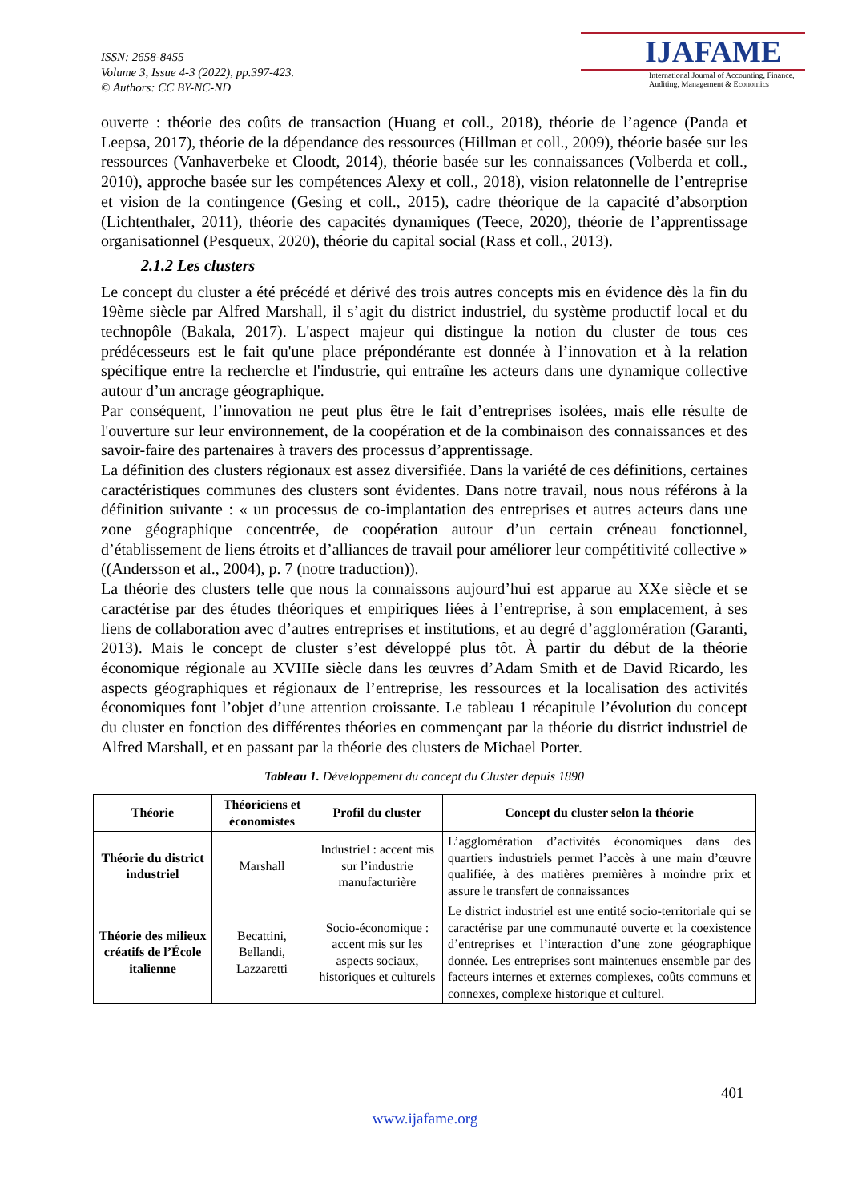ISSN: 2658-8455
Volume 3, Issue 4-3 (2022), pp.397-423.
© Authors: CC BY-NC-ND
IJAFAME
International Journal of Accounting, Finance,
Auditing, Management & Economics
ouverte : théorie des coûts de transaction (Huang et coll., 2018), théorie de l’agence (Panda et Leepsa, 2017), théorie de la dépendance des ressources (Hillman et coll., 2009), théorie basée sur les ressources (Vanhaverbeke et Cloodt, 2014), théorie basée sur les connaissances (Volberda et coll., 2010), approche basée sur les compétences Alexy et coll., 2018), vision relatonnelle de l’entreprise et vision de la contingence (Gesing et coll., 2015), cadre théorique de la capacité d’absorption (Lichtenthaler, 2011), théorie des capacités dynamiques (Teece, 2020), théorie de l’apprentissage organisationnel (Pesqueux, 2020), théorie du capital social (Rass et coll., 2013).
2.1.2 Les clusters
Le concept du cluster a été précédé et dérivé des trois autres concepts mis en évidence dès la fin du 19ème siècle par Alfred Marshall, il s’agit du district industriel, du système productif local et du technopôle (Bakala, 2017). L'aspect majeur qui distingue la notion du cluster de tous ces prédécesseurs est le fait qu'une place prépondérante est donnée à l’innovation et à la relation spécifique entre la recherche et l'industrie, qui entraîne les acteurs dans une dynamique collective autour d’un ancrage géographique.
Par conséquent, l’innovation ne peut plus être le fait d’entreprises isolées, mais elle résulte de l'ouverture sur leur environnement, de la coopération et de la combinaison des connaissances et des savoir-faire des partenaires à travers des processus d’apprentissage.
La définition des clusters régionaux est assez diversifiée. Dans la variété de ces définitions, certaines caractéristiques communes des clusters sont évidentes. Dans notre travail, nous nous référons à la définition suivante : « un processus de co-implantation des entreprises et autres acteurs dans une zone géographique concentrée, de coopération autour d’un certain créneau fonctionnel, d’établissement de liens étroits et d’alliances de travail pour améliorer leur compétitivité collective » ((Andersson et al., 2004), p. 7 (notre traduction)).
La théorie des clusters telle que nous la connaissons aujourd’hui est apparue au XXe siècle et se caractérise par des études théoriques et empiriques liées à l’entreprise, à son emplacement, à ses liens de collaboration avec d’autres entreprises et institutions, et au degré d’agglomération (Garanti, 2013). Mais le concept de cluster s’est développé plus tôt. À partir du début de la théorie économique régionale au XVIIIe siècle dans les œuvres d’Adam Smith et de David Ricardo, les aspects géographiques et régionaux de l’entreprise, les ressources et la localisation des activités économiques font l’objet d’une attention croissante. Le tableau 1 récapitule l’évolution du concept du cluster en fonction des différentes théories en commençant par la théorie du district industriel de Alfred Marshall, et en passant par la théorie des clusters de Michael Porter.
Tableau 1. Développement du concept du Cluster depuis 1890
| Théorie | Théoriciens et économistes | Profil du cluster | Concept du cluster selon la théorie |
| --- | --- | --- | --- |
| Théorie du district industriel | Marshall | Industriel : accent mis sur l’industrie manufacturière | L’agglomération d’activités économiques dans des quartiers industriels permet l’accès à une main d’œuvre qualifiée, à des matières premières à moindre prix et assure le transfert de connaissances |
| Théorie des milieux créatifs de l’École italienne | Becattini, Bellandi, Lazzaretti | Socio-économique : accent mis sur les aspects sociaux, historiques et culturels | Le district industriel est une entité socio-territoriale qui se caractérise par une communauté ouverte et la coexistence d’entreprises et l’interaction d’une zone géographique donnée. Les entreprises sont maintenues ensemble par des facteurs internes et externes complexes, coûts communs et connexes, complexe historique et culturel. |
401
www.ijafame.org